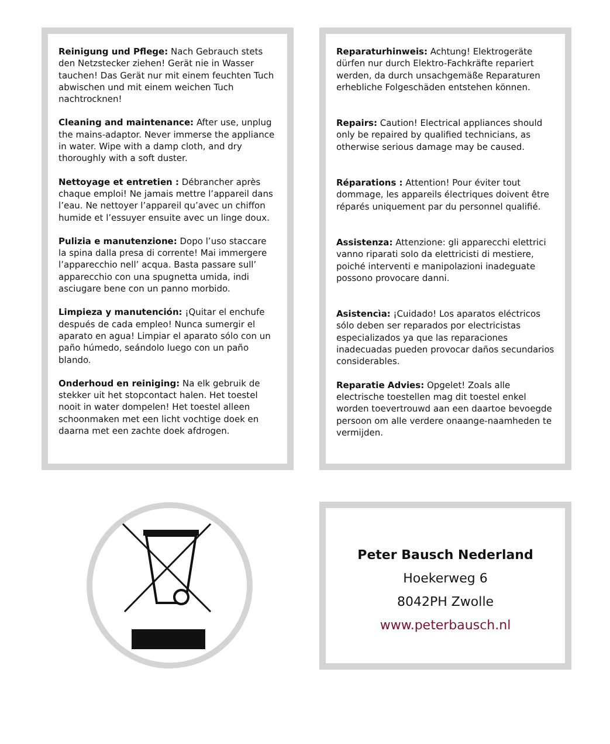Reinigung und Pflege: Nach Gebrauch stets den Netzstecker ziehen! Gerät nie in Wasser tauchen! Das Gerät nur mit einem feuchten Tuch abwischen und mit einem weichen Tuch nachtrocknen!
Cleaning and maintenance: After use, unplug the mains-adaptor. Never immerse the appliance in water. Wipe with a damp cloth, and dry thoroughly with a soft duster.
Nettoyage et entretien : Débrancher après chaque emploi! Ne jamais mettre l’appareil dans l’eau. Ne nettoyer l’appareil qu’avec un chiffon humide et l’essuyer ensuite avec un linge doux.
Pulizia e manutenzione: Dopo l’uso staccare la spina dalla presa di corrente! Mai immergere l’apparecchio nell’ acqua. Basta passare sull’ apparecchio con una spugnetta umida, indi asciugare bene con un panno morbido.
Limpieza y manutención: ¡Quitar el enchufe después de cada empleo! Nunca sumergir el aparato en agua! Limpiar el aparato sólo con un paño húmedo, seándolo luego con un paño blando.
Onderhoud en reiniging: Na elk gebruik de stekker uit het stopcontact halen. Het toestel nooit in water dompelen! Het toestel alleen schoonmaken met een licht vochtige doek en daarna met een zachte doek afdrogen.
Reparaturhinweis: Achtung! Elektrogeräte dürfen nur durch Elektro-Fachkräfte repariert werden, da durch unsachgemäße Reparaturen erhebliche Folgeschäden entstehen können.
Repairs: Caution! Electrical appliances should only be repaired by qualified technicians, as otherwise serious damage may be caused.
Réparations : Attention! Pour éviter tout dommage, les appareils électriques doivent être réparés uniquement par du personnel qualifié.
Assistenza: Attenzione: gli apparecchi elettrici vanno riparati solo da elettricisti di mestiere, poiché interventi e manipolazioni inadeguate possono provocare danni.
Asistencìa: ¡Cuidado! Los aparatos eléctricos sólo deben ser reparados por electricistas especializados ya que las reparaciones inadecuadas pueden provocar daños secundarios considerables.
Reparatie Advies: Opgelet! Zoals alle electrische toestellen mag dit toestel enkel worden toevertrouwd aan een daartoe bevoegde persoon om alle verdere onaange-naamheden te vermijden.
Peter Bausch Nederland
Hoekerweg 6
8042PH Zwolle
www.peterbausch.nl